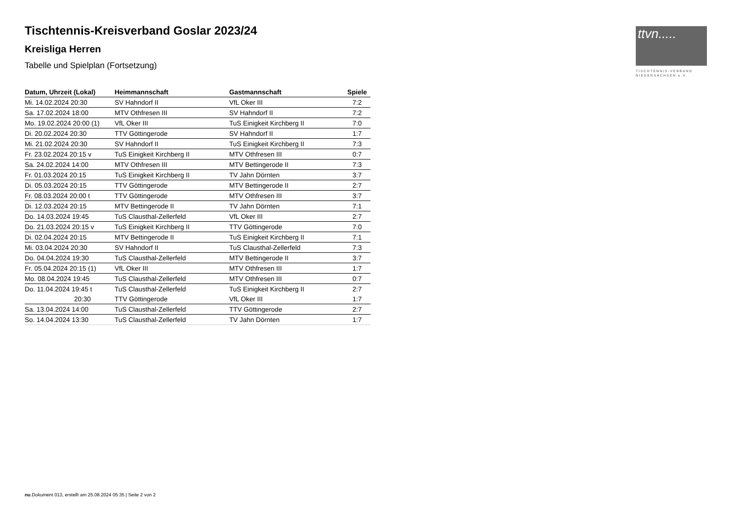ttvn.....
TISCHTENNIS-VERBAND
NIEDERSACHSEN e.V.
Tischtennis-Kreisverband Goslar 2023/24
Kreisliga Herren
Tabelle und Spielplan (Fortsetzung)
| Datum, Uhrzeit (Lokal) | Heimmannschaft | Gastmannschaft | Spiele |
| --- | --- | --- | --- |
| Mi. 14.02.2024 20:30 | SV Hahndorf II | VfL Oker III | 7:2 |
| Sa. 17.02.2024 18:00 | MTV Othfresen III | SV Hahndorf II | 7:2 |
| Mo. 19.02.2024 20:00 (1) | VfL Oker III | TuS Einigkeit Kirchberg II | 7:0 |
| Di. 20.02.2024 20:30 | TTV Göttingerode | SV Hahndorf II | 1:7 |
| Mi. 21.02.2024 20:30 | SV Hahndorf II | TuS Einigkeit Kirchberg II | 7:3 |
| Fr. 23.02.2024 20:15 v | TuS Einigkeit Kirchberg II | MTV Othfresen III | 0:7 |
| Sa. 24.02.2024 14:00 | MTV Othfresen III | MTV Bettingerode II | 7:3 |
| Fr. 01.03.2024 20:15 | TuS Einigkeit Kirchberg II | TV Jahn Dörnten | 3:7 |
| Di. 05.03.2024 20:15 | TTV Göttingerode | MTV Bettingerode II | 2:7 |
| Fr. 08.03.2024 20:00 t | TTV Göttingerode | MTV Othfresen III | 3:7 |
| Di. 12.03.2024 20:15 | MTV Bettingerode II | TV Jahn Dörnten | 7:1 |
| Do. 14.03.2024 19:45 | TuS Clausthal-Zellerfeld | VfL Oker III | 2:7 |
| Do. 21.03.2024 20:15 v | TuS Einigkeit Kirchberg II | TTV Göttingerode | 7:0 |
| Di. 02.04.2024 20:15 | MTV Bettingerode II | TuS Einigkeit Kirchberg II | 7:1 |
| Mi. 03.04.2024 20:30 | SV Hahndorf II | TuS Clausthal-Zellerfeld | 7:3 |
| Do. 04.04.2024 19:30 | TuS Clausthal-Zellerfeld | MTV Bettingerode II | 3:7 |
| Fr. 05.04.2024 20:15 (1) | VfL Oker III | MTV Othfresen III | 1:7 |
| Mo. 08.04.2024 19:45 | TuS Clausthal-Zellerfeld | MTV Othfresen III | 0:7 |
| Do. 11.04.2024 19:45 t | TuS Clausthal-Zellerfeld | TuS Einigkeit Kirchberg II | 2:7 |
| 20:30 | TTV Göttingerode | VfL Oker III | 1:7 |
| Sa. 13.04.2024 14:00 | TuS Clausthal-Zellerfeld | TTV Göttingerode | 2:7 |
| So. 14.04.2024 13:30 | TuS Clausthal-Zellerfeld | TV Jahn Dörnten | 1:7 |
nu.Dokument 013, erstellt am 25.08.2024 05:35 | Seite 2 von 2